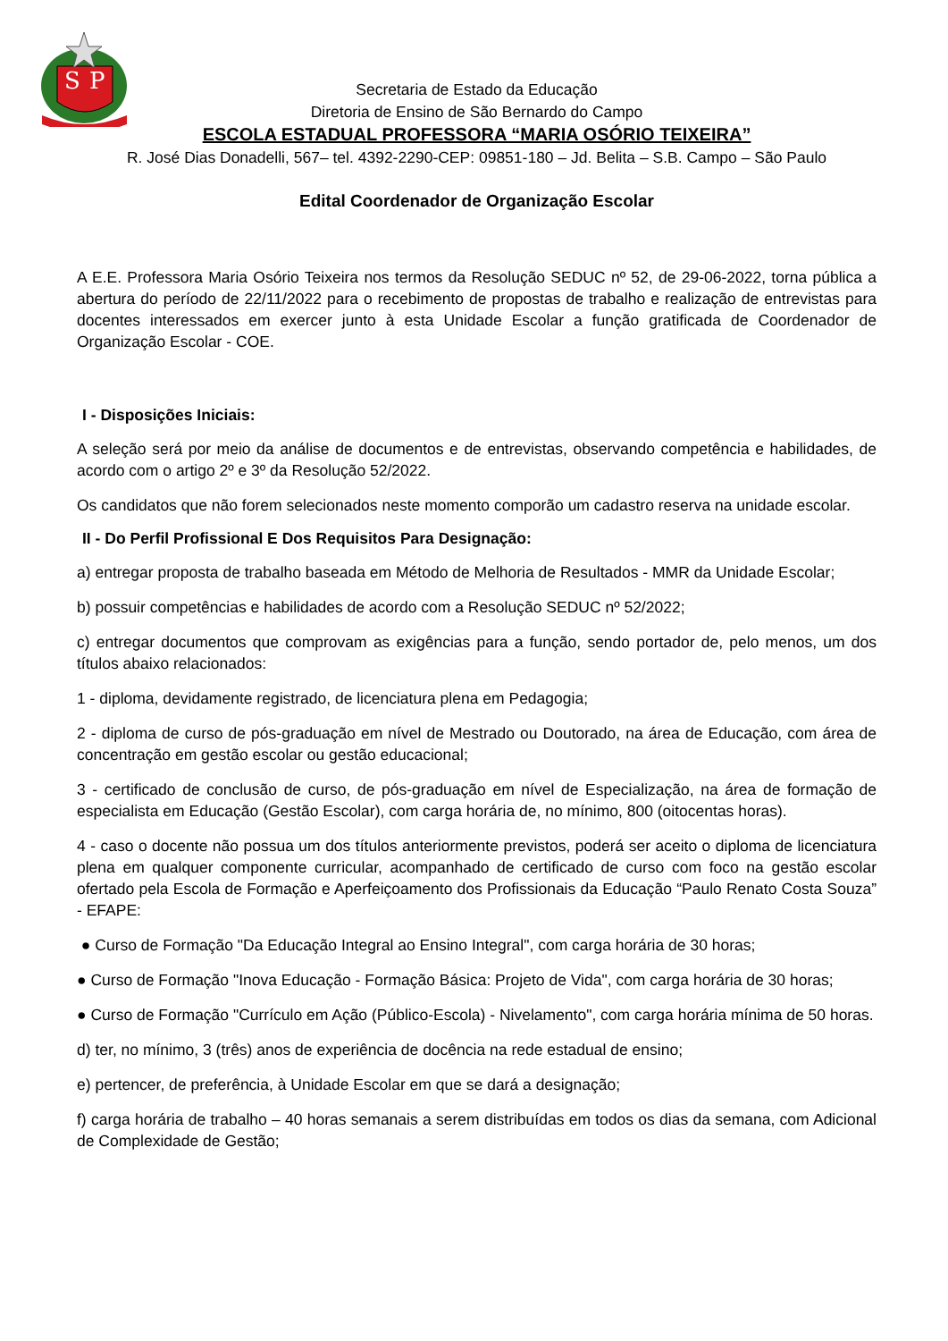S
P
Secretaria de Estado da Educação
Diretoria de Ensino de São Bernardo do Campo
ESCOLA ESTADUAL PROFESSORA “MARIA OSÓRIO TEIXEIRA”
R. José Dias Donadelli, 567– tel. 4392-2290-CEP: 09851-180 – Jd. Belita – S.B. Campo – São Paulo
Edital Coordenador de Organização Escolar
A E.E. Professora Maria Osório Teixeira nos termos da Resolução SEDUC nº 52, de 29-06-2022, torna pública a abertura do período de 22/11/2022 para o recebimento de propostas de trabalho e realização de entrevistas para docentes interessados em exercer junto à esta Unidade Escolar a função gratificada de Coordenador de Organização Escolar - COE.
I - Disposições Iniciais:
A seleção será por meio da análise de documentos e de entrevistas, observando competência e habilidades, de acordo com o artigo 2º e 3º da Resolução 52/2022.
Os candidatos que não forem selecionados neste momento comporão um cadastro reserva na unidade escolar.
II - Do Perfil Profissional E Dos Requisitos Para Designação:
a) entregar proposta de trabalho baseada em Método de Melhoria de Resultados - MMR da Unidade Escolar;
b) possuir competências e habilidades de acordo com a Resolução SEDUC nº 52/2022;
c) entregar documentos que comprovam as exigências para a função, sendo portador de, pelo menos, um dos títulos abaixo relacionados:
1 - diploma, devidamente registrado, de licenciatura plena em Pedagogia;
2 - diploma de curso de pós-graduação em nível de Mestrado ou Doutorado, na área de Educação, com área de concentração em gestão escolar ou gestão educacional;
3 - certificado de conclusão de curso, de pós-graduação em nível de Especialização, na área de formação de especialista em Educação (Gestão Escolar), com carga horária de, no mínimo, 800 (oitocentas horas).
4 - caso o docente não possua um dos títulos anteriormente previstos, poderá ser aceito o diploma de licenciatura plena em qualquer componente curricular, acompanhado de certificado de curso com foco na gestão escolar ofertado pela Escola de Formação e Aperfeiçoamento dos Profissionais da Educação “Paulo Renato Costa Souza” - EFAPE:
● Curso de Formação "Da Educação Integral ao Ensino Integral", com carga horária de 30 horas;
● Curso de Formação "Inova Educação - Formação Básica: Projeto de Vida", com carga horária de 30 horas;
● Curso de Formação "Currículo em Ação (Público-Escola) - Nivelamento", com carga horária mínima de 50 horas.
d) ter, no mínimo, 3 (três) anos de experiência de docência na rede estadual de ensino;
e) pertencer, de preferência, à Unidade Escolar em que se dará a designação;
f) carga horária de trabalho – 40 horas semanais a serem distribuídas em todos os dias da semana, com Adicional de Complexidade de Gestão;